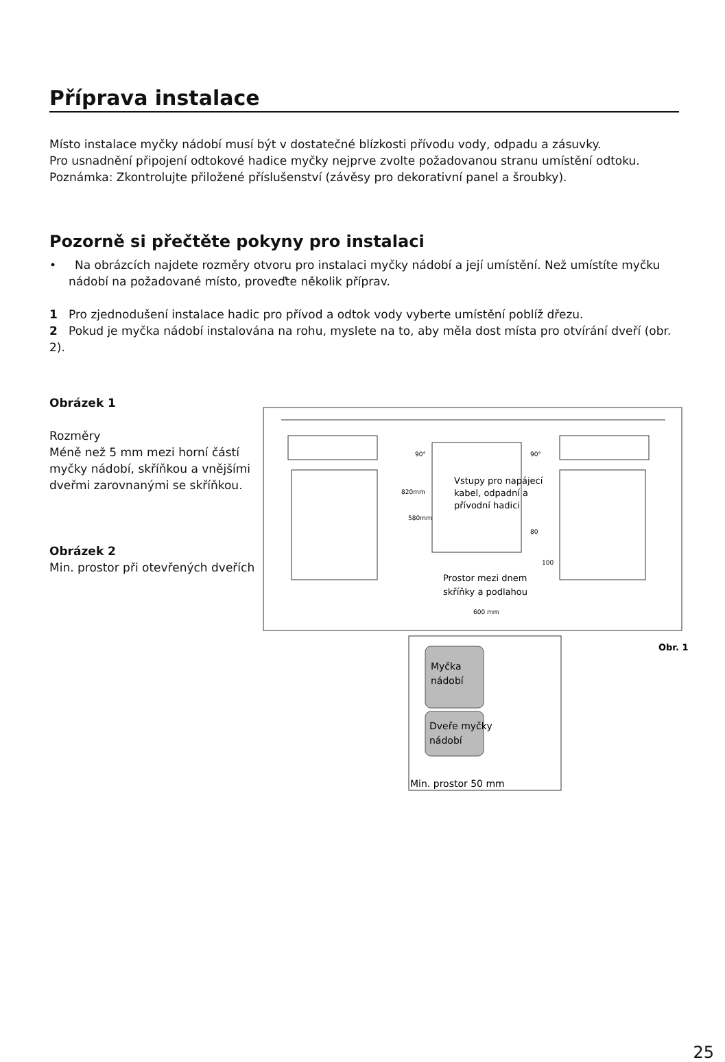Příprava instalace
Místo instalace myčky nádobí musí být v dostatečné blízkosti přívodu vody, odpadu a zásuvky.
Pro usnadnění připojení odtokové hadice myčky nejprve zvolte požadovanou stranu umístění odtoku.
Poznámka: Zkontrolujte přiložené příslušenství (závěsy pro dekorativní panel a šroubky).
Pozorně si přečtěte pokyny pro instalaci
• Na obrázcích najdete rozměry otvoru pro instalaci myčky nádobí a její umístění. Než umístíte myčku nádobí na požadované místo, proveďte několik příprav.
1 Pro zjednodušení instalace hadic pro přívod a odtok vody vyberte umístění poblíž dřezu.
2 Pokud je myčka nádobí instalována na rohu, myslete na to, aby měla dost místa pro otvírání dveří (obr. 2).
Obrázek 1
Rozměry
Méně než 5 mm mezi horní částí myčky nádobí, skříňkou a vnějšími dveřmi zarovnanými se skříňkou.
Obrázek 2
Min. prostor při otevřených dveřích
Vstupy pro napájecí
kabel, odpadní a
přívodní hadici
Prostor mezi dnem
skříňky a podlahou
600 mm
90°
90°
820mm
580mm
80
100
Obr. 1
Myčka
nádobí
Dveře myčky
nádobí
Min. prostor 50 mm
25